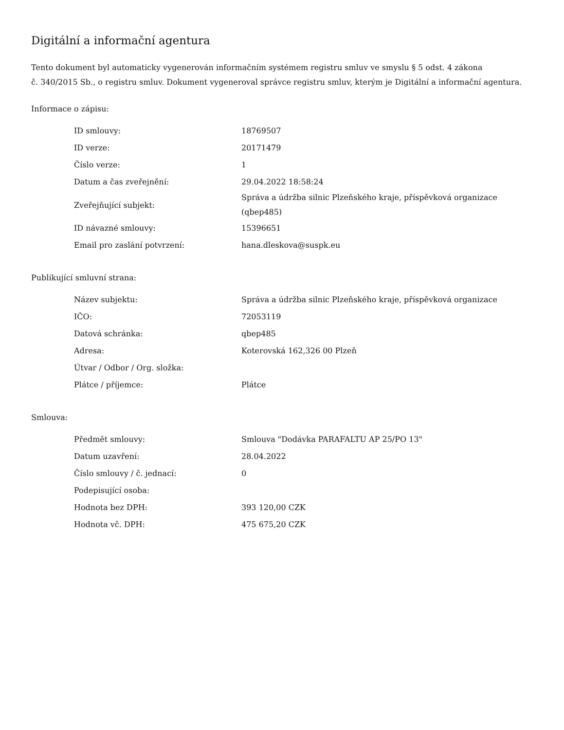Digitální a informační agentura
Tento dokument byl automaticky vygenerován informačním systémem registru smluv ve smyslu § 5 odst. 4 zákona
č. 340/2015 Sb., o registru smluv. Dokument vygeneroval správce registru smluv, kterým je Digitální a informační agentura.
Informace o zápisu:
| ID smlouvy: | 18769507 |
| ID verze: | 20171479 |
| Číslo verze: | 1 |
| Datum a čas zveřejnění: | 29.04.2022 18:58:24 |
| Zveřejňující subjekt: | Správa a údržba silnic Plzeňského kraje, příspěvková organizace (qbep485) |
| ID návazné smlouvy: | 15396651 |
| Email pro zaslání potvrzení: | hana.dleskova@suspk.eu |
Publikující smluvní strana:
| Název subjektu: | Správa a údržba silnic Plzeňského kraje, příspěvková organizace |
| IČO: | 72053119 |
| Datová schránka: | qbep485 |
| Adresa: | Koterovská 162,326 00 Plzeň |
| Útvar / Odbor / Org. složka: | |
| Plátce / příjemce: | Plátce |
Smlouva:
| Předmět smlouvy: | Smlouva "Dodávka PARAFALTU AP 25/PO 13" |
| Datum uzavření: | 28.04.2022 |
| Číslo smlouvy / č. jednací: | 0 |
| Podepisující osoba: | |
| Hodnota bez DPH: | 393 120,00 CZK |
| Hodnota vč. DPH: | 475 675,20 CZK |